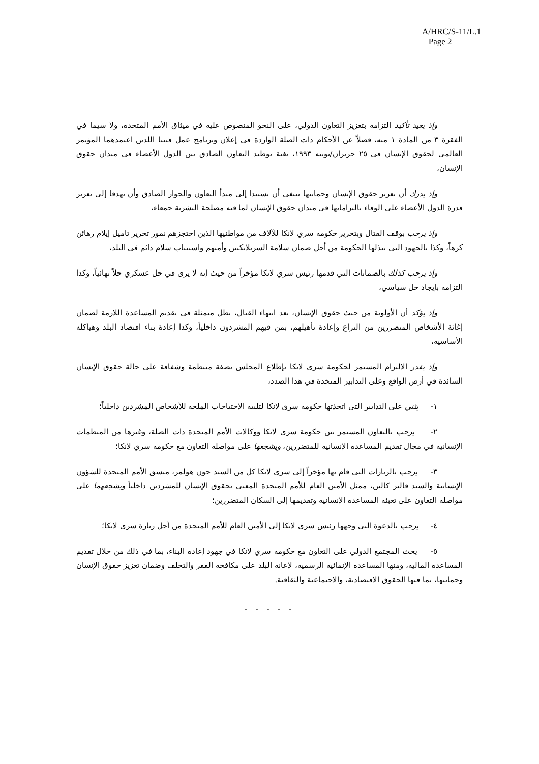A/HRC/S-11/L.1
Page 2
وإذ يعيد تأكيد التزامه بتعزيز التعاون الدولي، على النحو المنصوص عليه في ميثاق الأمم المتحدة، ولا سيما في الفقرة ٣ من المادة ١ منه، فضلاً عن الأحكام ذات الصلة الواردة في إعلان وبرنامج عمل فيينا اللذين اعتمدهما المؤتمر العالمي لحقوق الإنسان في ٢٥ حزيران/يونيه ١٩٩٣، بغية توطيد التعاون الصادق بين الدول الأعضاء في ميدان حقوق الإنسان،
وإذ يدرك أن تعزيز حقوق الإنسان وحمايتها ينبغي أن يستندا إلى مبدأ التعاون والحوار الصادق وأن يهدفا إلى تعزيز قدرة الدول الأعضاء على الوفاء بالتزاماتها في ميدان حقوق الإنسان لما فيه مصلحة البشرية جمعاء،
وإذ يرحب بوقف القتال وبتحرير حكومة سري لانكا للآلاف من مواطنيها الذين احتجزهم نمور تحرير تاميل إيلام رهائن كرهاً، وكذا بالجهود التي تبذلها الحكومة من أجل ضمان سلامة السريلانكيين وأمنهم واستتباب سلام دائم في البلد،
وإذ يرحب كذلك بالضمانات التي قدمها رئيس سري لانكا مؤخراً من حيث إنه لا يرى في حل عسكري حلاً نهائياً، وكذا التزامه بإيجاد حل سياسي،
وإذ يؤكد أن الأولوية من حيث حقوق الإنسان، بعد انتهاء القتال، تظل متمثلة في تقديم المساعدة اللازمة لضمان إغاثة الأشخاص المتضررين من النزاع وإعادة تأهيلهم، بمن فيهم المشردون داخلياً، وكذا إعادة بناء اقتصاد البلد وهياكله الأساسية،
وإذ يقدر الالتزام المستمر لحكومة سري لانكا بإطلاع المجلس بصفة منتظمة وشفافة على حالة حقوق الإنسان السائدة في أرض الواقع وعلى التدابير المتخذة في هذا الصدد،
١- يثني على التدابير التي اتخذتها حكومة سري لانكا لتلبية الاحتياجات الملحة للأشخاص المشردين داخلياً؛
٢- يرحب بالتعاون المستمر بين حكومة سري لانكا ووكالات الأمم المتحدة ذات الصلة، وغيرها من المنظمات الإنسانية في مجال تقديم المساعدة الإنسانية للمتضررين، ويشجعها على مواصلة التعاون مع حكومة سري لانكا؛
٣- يرحب بالزيارات التي قام بها مؤخراً إلى سري لانكا كل من السيد جون هولمز، منسق الأمم المتحدة للشؤون الإنسانية والسيد فالتر كالين، ممثل الأمين العام للأمم المتحدة المعني بحقوق الإنسان للمشردين داخلياً ويشجعهما على مواصلة التعاون على تعبئة المساعدة الإنسانية وتقديمها إلى السكان المتضررين؛
٤- يرحب بالدعوة التي وجهها رئيس سري لانكا إلى الأمين العام للأمم المتحدة من أجل زيارة سري لانكا؛
٥- يحث المجتمع الدولي على التعاون مع حكومة سري لانكا في جهود إعادة البناء، بما في ذلك من خلال تقديم المساعدة المالية، ومنها المساعدة الإنمائية الرسمية، لإعانة البلد على مكافحة الفقر والتخلف وضمان تعزيز حقوق الإنسان وحمايتها، بما فيها الحقوق الاقتصادية، والاجتماعية والثقافية.
- - - - -